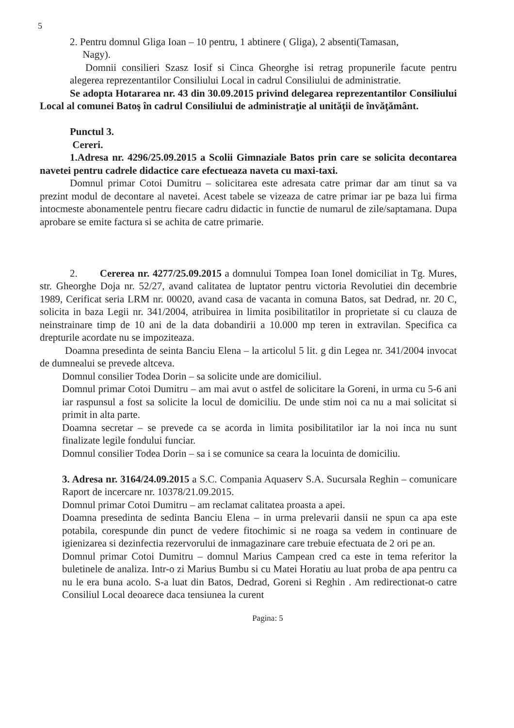5
2. Pentru domnul Gliga Ioan – 10 pentru, 1 abtinere ( Gliga), 2 absenti(Tamasan,
Nagy).
Domnii consilieri Szasz Iosif si Cinca Gheorghe isi retrag propunerile facute pentru alegerea reprezentantilor Consiliului Local in cadrul Consiliului de administratie.
Se adopta Hotararea nr. 43 din 30.09.2015 privind delegarea reprezentantilor Consiliului Local al comunei Batoş în cadrul Consiliului de administraţie al unităţii de învăţământ.
Punctul 3.
Cereri.
1.Adresa nr. 4296/25.09.2015 a Scolii Gimnaziale Batos prin care se solicita decontarea navetei pentru cadrele didactice care efectueaza naveta cu maxi-taxi.
Domnul primar Cotoi Dumitru – solicitarea este adresata catre primar dar am tinut sa va prezint modul de decontare al navetei. Acest tabele se vizeaza de catre primar iar pe baza lui firma intocmeste abonamentele pentru fiecare cadru didactic in functie de numarul de zile/saptamana. Dupa aprobare se emite factura si se achita de catre primarie.
2. Cererea nr. 4277/25.09.2015 a domnului Tompea Ioan Ionel domiciliat in Tg. Mures, str. Gheorghe Doja nr. 52/27, avand calitatea de luptator pentru victoria Revolutiei din decembrie 1989, Cerificat seria LRM nr. 00020, avand casa de vacanta in comuna Batos, sat Dedrad, nr. 20 C, solicita in baza Legii nr. 341/2004, atribuirea in limita posibilitatilor in proprietate si cu clauza de neinstrainare timp de 10 ani de la data dobandirii a 10.000 mp teren in extravilan. Specifica ca drepturile acordate nu se impoziteaza.
Doamna presedinta de seinta Banciu Elena – la articolul 5 lit. g din Legea nr. 341/2004 invocat de dumnealui se prevede altceva.
Domnul consilier Todea Dorin – sa solicite unde are domiciliul.
Domnul primar Cotoi Dumitru – am mai avut o astfel de solicitare la Goreni, in urma cu 5-6 ani iar raspunsul a fost sa solicite la locul de domiciliu. De unde stim noi ca nu a mai solicitat si primit in alta parte.
Doamna secretar – se prevede ca se acorda in limita posibilitatilor iar la noi inca nu sunt finalizate legile fondului funciar.
Domnul consilier Todea Dorin – sa i se comunice sa ceara la locuinta de domiciliu.
3. Adresa nr. 3164/24.09.2015 a S.C. Compania Aquaserv S.A. Sucursala Reghin – comunicare Raport de incercare nr. 10378/21.09.2015.
Domnul primar Cotoi Dumitru – am reclamat calitatea proasta a apei.
Doamna presedinta de sedinta Banciu Elena – in urma prelevarii dansii ne spun ca apa este potabila, corespunde din punct de vedere fitochimic si ne roaga sa vedem in continuare de igienizarea si dezinfectia rezervorului de inmagazinare care trebuie efectuata de 2 ori pe an.
Domnul primar Cotoi Dumitru – domnul Marius Campean cred ca este in tema referitor la buletinele de analiza. Intr-o zi Marius Bumbu si cu Matei Horatiu au luat proba de apa pentru ca nu le era buna acolo. S-a luat din Batos, Dedrad, Goreni si Reghin . Am redirectionat-o catre Consiliul Local deoarece daca tensiunea la curent
Pagina: 5